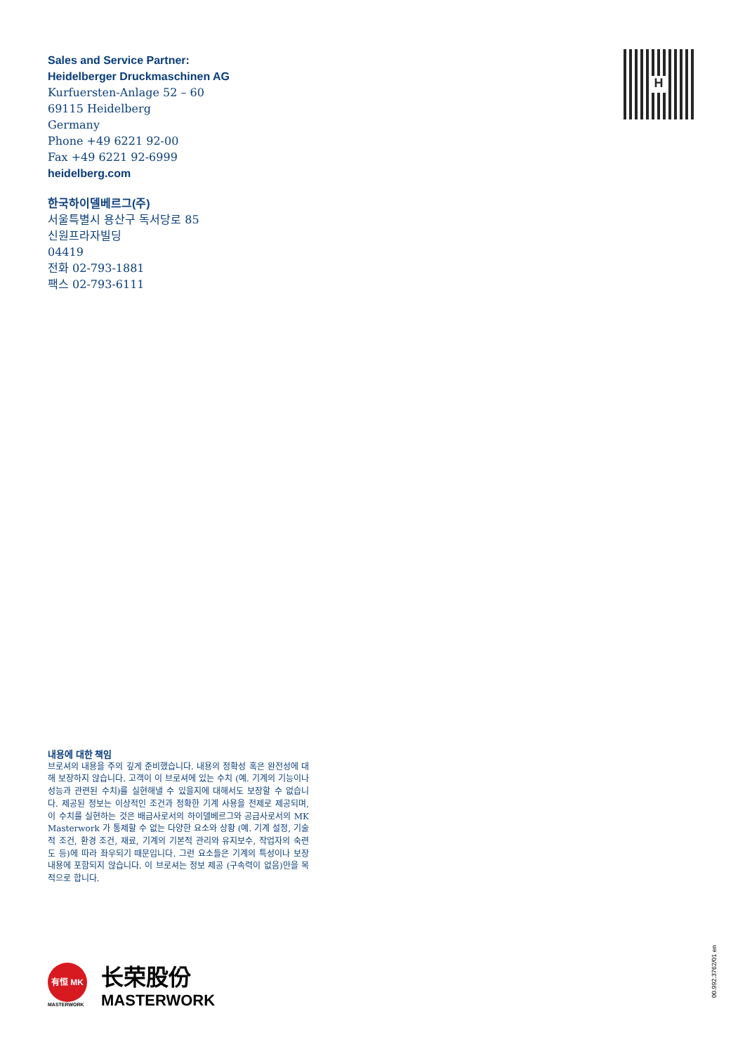Sales and Service Partner:
Heidelberger Druckmaschinen AG
Kurfuersten-Anlage 52 – 60
69115 Heidelberg
Germany
Phone +49 6221 92-00
Fax +49 6221 92-6999
heidelberg.com
H
한국하이델베르그(주)
서울특별시 용산구 독서당로 85
신원프라자빌딩
04419
전화 02-793-1881
팩스 02-793-6111
내용에 대한 책임
브로셔의 내용을 주의 깊게 준비했습니다. 내용의 정확성 혹은 완전성에 대해 보장하지 않습니다. 고객이 이 브로셔에 있는 수치 (예. 기계의 기능이나 성능과 관련된 수치)를 실현해낼 수 있을지에 대해서도 보장할 수 없습니다. 제공된 정보는 이상적인 조건과 정확한 기계 사용을 전제로 제공되며, 이 수치를 실현하는 것은 배급사로서의 하이델베르그와 공급사로서의 MK Masterwork 가 통제할 수 없는 다양한 요소와 상황 (예. 기계 설정, 기술적 조건, 환경 조건, 재료, 기계의 기본적 관리와 유지보수, 작업자의 숙련도 등)에 따라 좌우되기 때문입니다. 그런 요소들은 기계의 특성이나 보장 내용에 포함되지 않습니다. 이 브로셔는 정보 제공 (구속력이 없음)만을 목적으로 합니다.
有恒 MK
MASTERWORK
长荣股份
MASTERWORK
00.992.3762/01 en